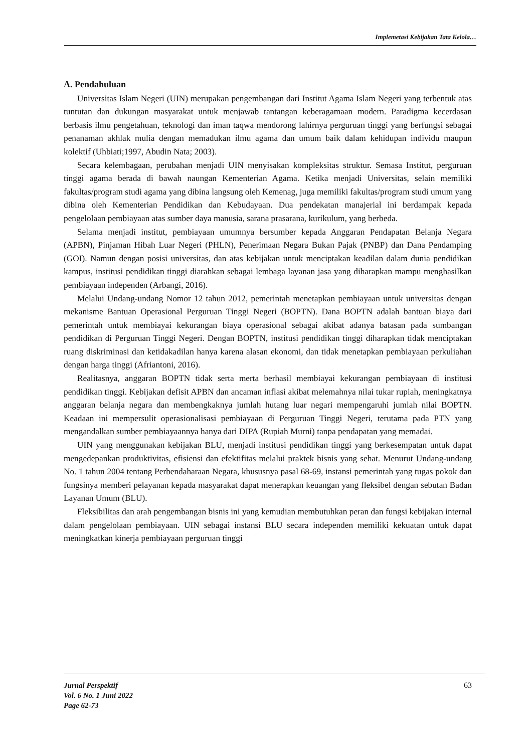Implemetasi Kebijakan Tata Kelola…
A. Pendahuluan
Universitas Islam Negeri (UIN) merupakan pengembangan dari Institut Agama Islam Negeri yang terbentuk atas tuntutan dan dukungan masyarakat untuk menjawab tantangan keberagamaan modern. Paradigma kecerdasan berbasis ilmu pengetahuan, teknologi dan iman taqwa mendorong lahirnya perguruan tinggi yang berfungsi sebagai penanaman akhlak mulia dengan memadukan ilmu agama dan umum baik dalam kehidupan individu maupun kolektif (Uhbiati;1997, Abudin Nata; 2003).
Secara kelembagaan, perubahan menjadi UIN menyisakan kompleksitas struktur. Semasa Institut, perguruan tinggi agama berada di bawah naungan Kementerian Agama. Ketika menjadi Universitas, selain memiliki fakultas/program studi agama yang dibina langsung oleh Kemenag, juga memiliki fakultas/program studi umum yang dibina oleh Kementerian Pendidikan dan Kebudayaan. Dua pendekatan manajerial ini berdampak kepada pengelolaan pembiayaan atas sumber daya manusia, sarana prasarana, kurikulum, yang berbeda.
Selama menjadi institut, pembiayaan umumnya bersumber kepada Anggaran Pendapatan Belanja Negara (APBN), Pinjaman Hibah Luar Negeri (PHLN), Penerimaan Negara Bukan Pajak (PNBP) dan Dana Pendamping (GOI). Namun dengan posisi universitas, dan atas kebijakan untuk menciptakan keadilan dalam dunia pendidikan kampus, institusi pendidikan tinggi diarahkan sebagai lembaga layanan jasa yang diharapkan mampu menghasilkan pembiayaan independen (Arbangi, 2016).
Melalui Undang-undang Nomor 12 tahun 2012, pemerintah menetapkan pembiayaan untuk universitas dengan mekanisme Bantuan Operasional Perguruan Tinggi Negeri (BOPTN). Dana BOPTN adalah bantuan biaya dari pemerintah untuk membiayai kekurangan biaya operasional sebagai akibat adanya batasan pada sumbangan pendidikan di Perguruan Tinggi Negeri. Dengan BOPTN, institusi pendidikan tinggi diharapkan tidak menciptakan ruang diskriminasi dan ketidakadilan hanya karena alasan ekonomi, dan tidak menetapkan pembiayaan perkuliahan dengan harga tinggi (Afriantoni, 2016).
Realitasnya, anggaran BOPTN tidak serta merta berhasil membiayai kekurangan pembiayaan di institusi pendidikan tinggi. Kebijakan defisit APBN dan ancaman inflasi akibat melemahnya nilai tukar rupiah, meningkatnya anggaran belanja negara dan membengkaknya jumlah hutang luar negari mempengaruhi jumlah nilai BOPTN. Keadaan ini mempersulit operasionalisasi pembiayaan di Perguruan Tinggi Negeri, terutama pada PTN yang mengandalkan sumber pembiayaannya hanya dari DIPA (Rupiah Murni) tanpa pendapatan yang memadai.
UIN yang menggunakan kebijakan BLU, menjadi institusi pendidikan tinggi yang berkesempatan untuk dapat mengedepankan produktivitas, efisiensi dan efektifitas melalui praktek bisnis yang sehat. Menurut Undang-undang No. 1 tahun 2004 tentang Perbendaharaan Negara, khususnya pasal 68-69, instansi pemerintah yang tugas pokok dan fungsinya memberi pelayanan kepada masyarakat dapat menerapkan keuangan yang fleksibel dengan sebutan Badan Layanan Umum (BLU).
Fleksibilitas dan arah pengembangan bisnis ini yang kemudian membutuhkan peran dan fungsi kebijakan internal dalam pengelolaan pembiayaan. UIN sebagai instansi BLU secara independen memiliki kekuatan untuk dapat meningkatkan kinerja pembiayaan perguruan tinggi
Jurnal Perspektif
Vol. 6 No. 1 Juni 2022
Page 62-73
63